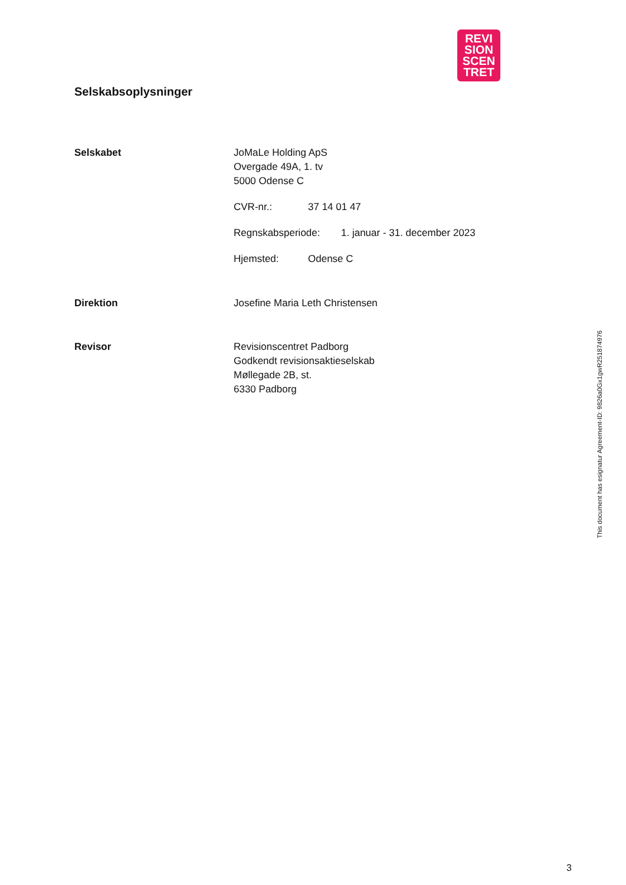REVI
SION
SCEN
TRET
Selskabsoplysninger
Selskabet JoMaLe Holding ApS
Overgade 49A, 1. tv
5000 Odense C
CVR-nr.: 37 14 01 47
Regnskabsperiode: 1. januar - 31. december 2023
Hjemsted: Odense C
Direktion Josefine Maria Leth Christensen
Revisor Revisionscentret Padborg
Godkendt revisionsaktieselskab
Møllegade 2B, st.
6330 Padborg
This document has esignatur Agreement-ID: 9826a0Gx1gwR251874976
3